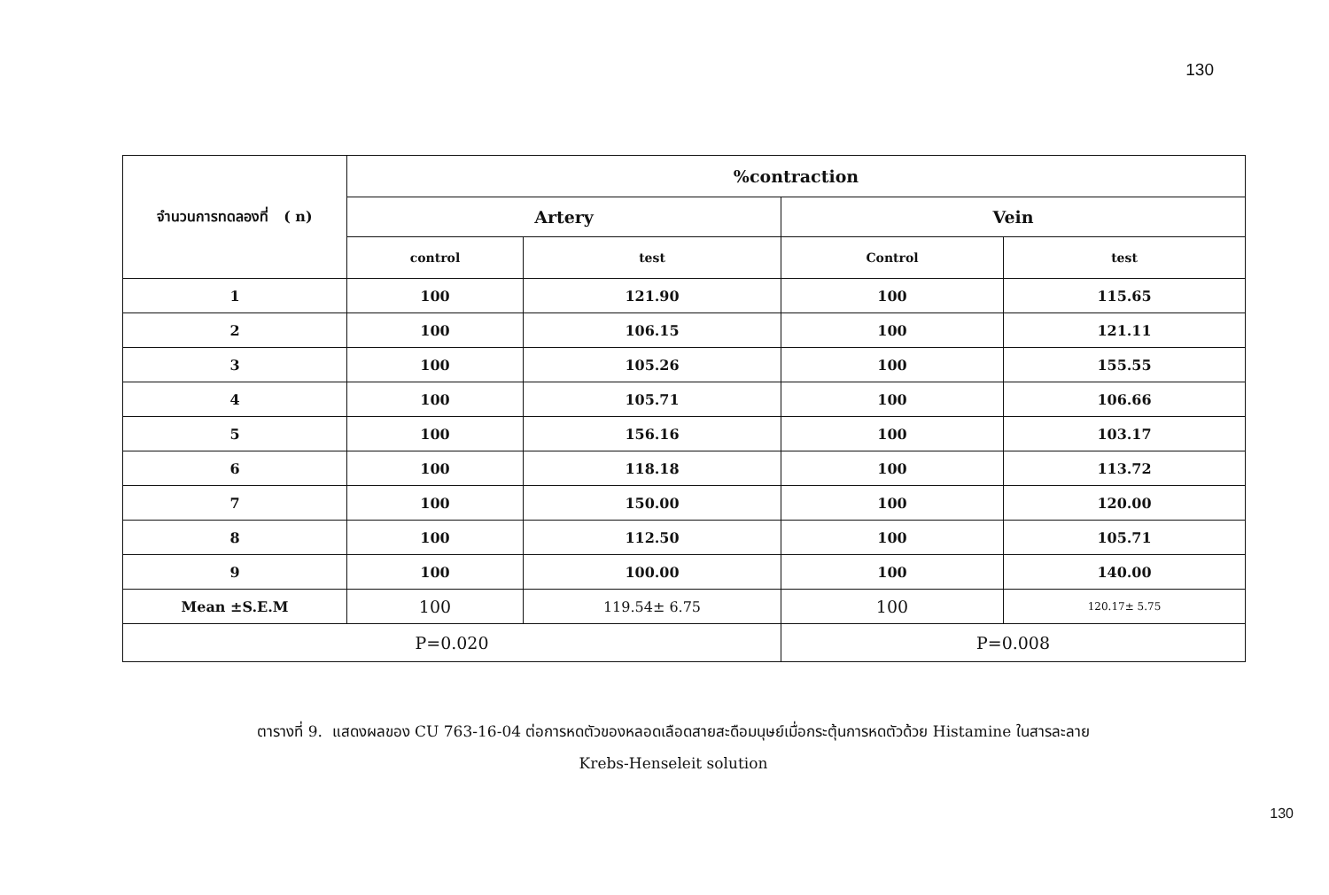130
| จำนวนการทดลองที่ ( n) | %contraction | | | |
| --- | --- | --- | --- | --- |
| | Artery | | Vein | |
| | control | test | Control | test |
| 1 | 100 | 121.90 | 100 | 115.65 |
| 2 | 100 | 106.15 | 100 | 121.11 |
| 3 | 100 | 105.26 | 100 | 155.55 |
| 4 | 100 | 105.71 | 100 | 106.66 |
| 5 | 100 | 156.16 | 100 | 103.17 |
| 6 | 100 | 118.18 | 100 | 113.72 |
| 7 | 100 | 150.00 | 100 | 120.00 |
| 8 | 100 | 112.50 | 100 | 105.71 |
| 9 | 100 | 100.00 | 100 | 140.00 |
| Mean ±S.E.M | 100 | 119.54± 6.75 | 100 | 120.17± 5.75 |
| P=0.020 | | | P=0.008 | |
ตารางที่ 9. แสดงผลของ CU 763-16-04 ต่อการหดตัวของหลอดเลือดสายสะดือมนุษย์เมื่อกระตุ้นการหดตัวด้วย Histamine ในสารละลาย
Krebs-Henseleit solution
130